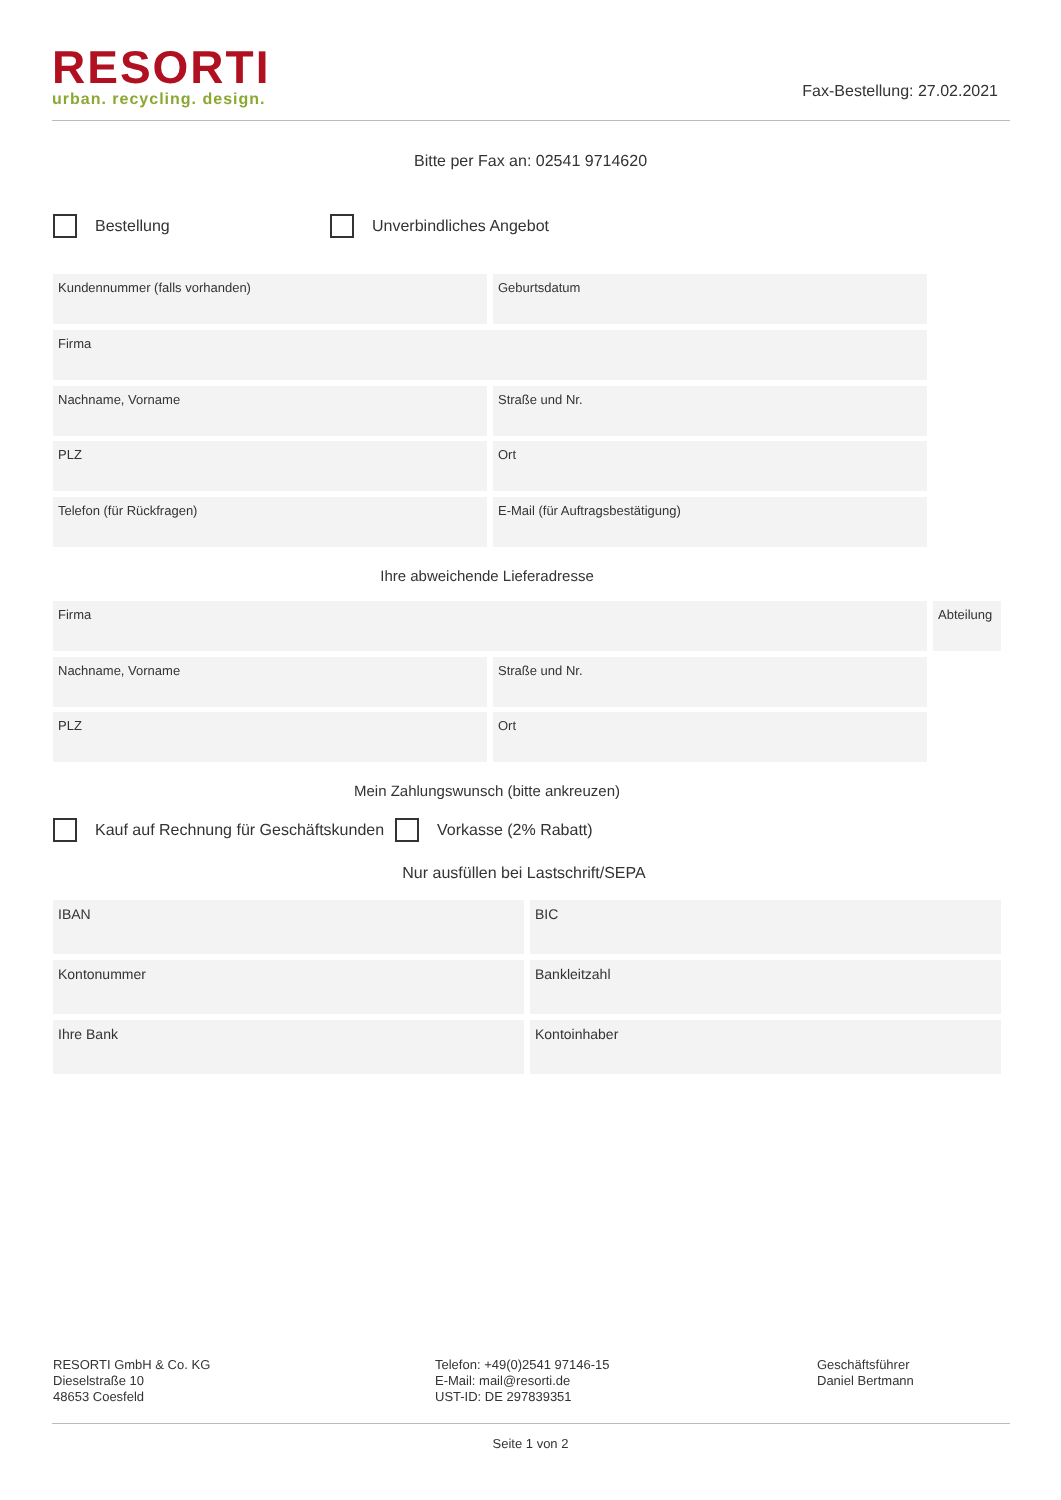RESORTI
urban. recycling. design.
Fax-Bestellung: 27.02.2021
Bitte per Fax an: 02541 9714620
Bestellung Unverbindliches Angebot
Kundennummer (falls vorhanden) Geburtsdatum
Firma
Nachname, Vorname Straße und Nr.
PLZ Ort
Telefon (für Rückfragen) E-Mail (für Auftragsbestätigung)
Ihre abweichende Lieferadresse
Firma
Abteilung
Nachname, Vorname Straße und Nr.
PLZ Ort
Mein Zahlungswunsch (bitte ankreuzen)
Kauf auf Rechnung für Geschäftskunden
Vorkasse (2% Rabatt)
Nur ausfüllen bei Lastschrift/SEPA
IBAN BIC
Kontonummer Bankleitzahl
Ihre Bank Kontoinhaber
RESORTI GmbH & Co. KG
Dieselstraße 10
48653 Coesfeld
Telefon: +49(0)2541 97146-15
E-Mail: mail@resorti.de
UST-ID: DE 297839351
Geschäftsführer
Daniel Bertmann
Seite 1 von 2